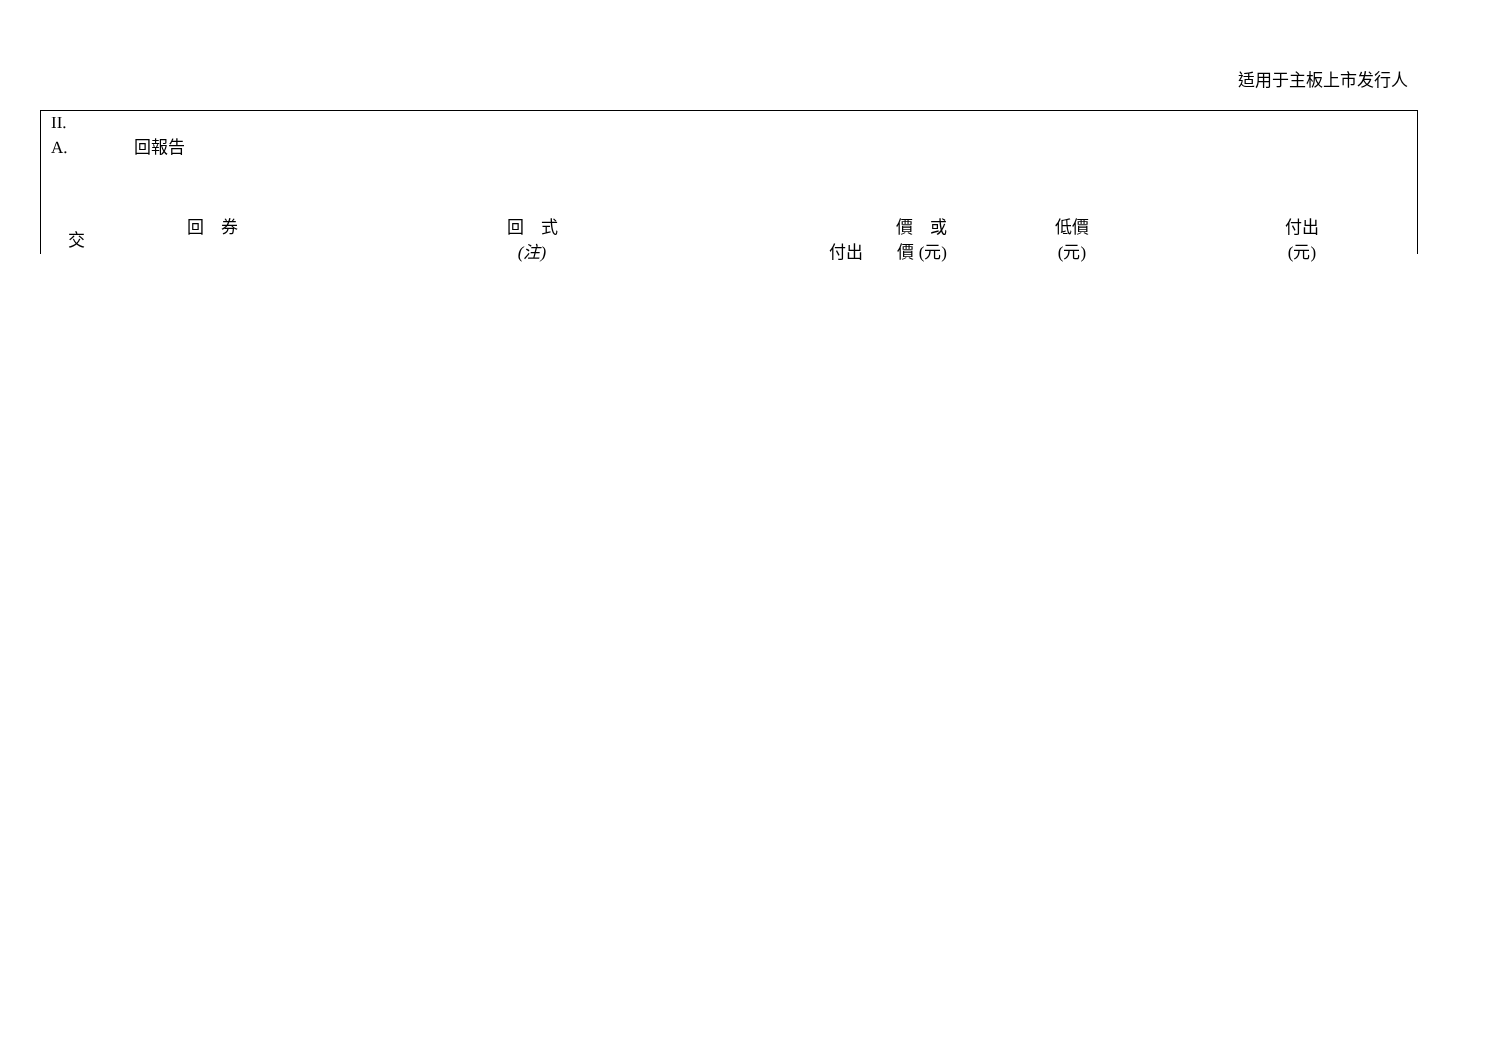适用于主板上市发行人
II.
A. 回報告
| 交 | 回 券 | 回 式 (注) | 價 或 付出 價 (元) | 低價 (元) | 付出 (元) |
| --- | --- | --- | --- | --- | --- |